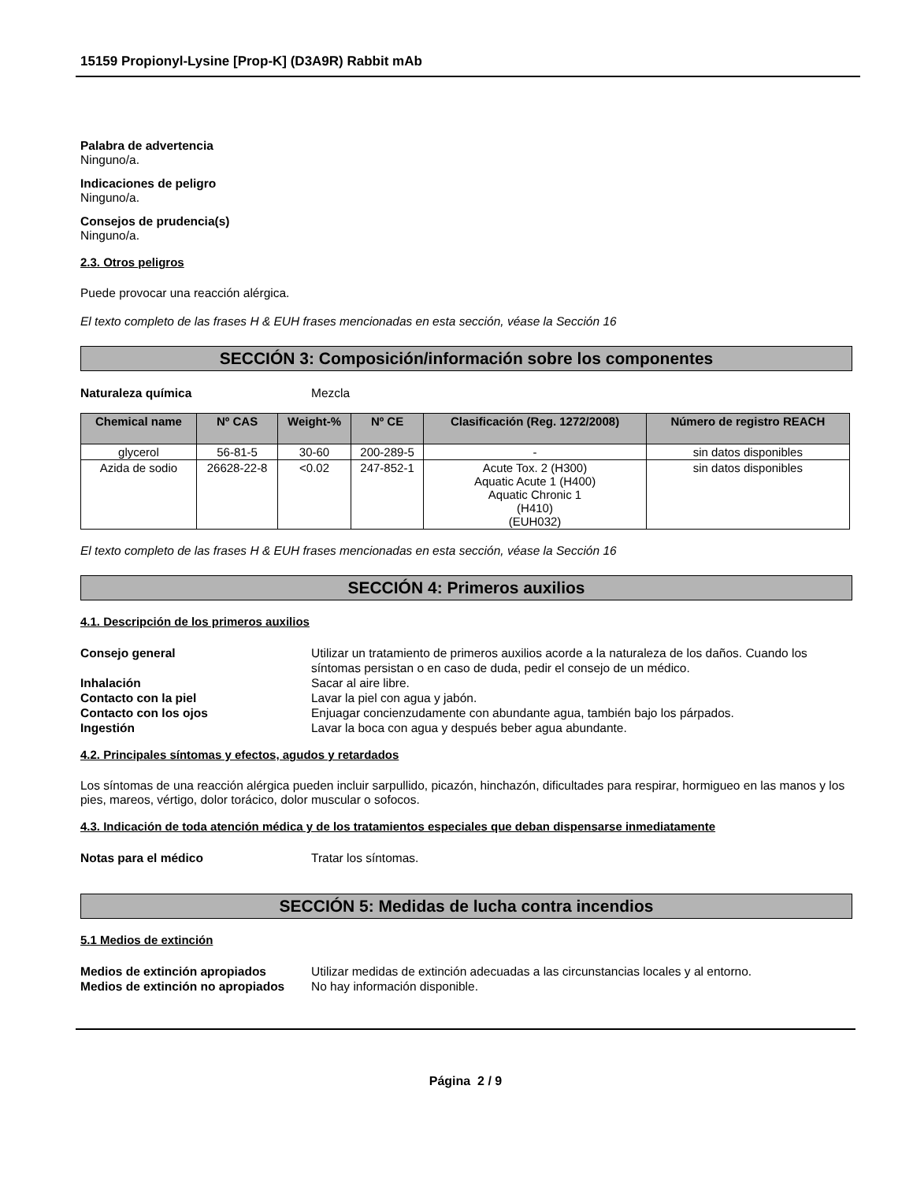15159 Propionyl-Lysine [Prop-K] (D3A9R) Rabbit mAb
Palabra de advertencia
Ninguno/a.
Indicaciones de peligro
Ninguno/a.
Consejos de prudencia(s)
Ninguno/a.
2.3. Otros peligros
Puede provocar una reacción alérgica.
El texto completo de las frases H & EUH frases mencionadas en esta sección, véase la Sección 16
SECCIÓN 3: Composición/información sobre los componentes
Naturaleza química Mezcla
| Chemical name | Nº CAS | Weight-% | Nº CE | Clasificación (Reg. 1272/2008) | Número de registro REACH |
| --- | --- | --- | --- | --- | --- |
| glycerol | 56-81-5 | 30-60 | 200-289-5 | - | sin datos disponibles |
| Azida de sodio | 26628-22-8 | <0.02 | 247-852-1 | Acute Tox. 2 (H300) Aquatic Acute 1 (H400) Aquatic Chronic 1 (H410) (EUH032) | sin datos disponibles |
El texto completo de las frases H & EUH frases mencionadas en esta sección, véase la Sección 16
SECCIÓN 4: Primeros auxilios
4.1. Descripción de los primeros auxilios
Consejo general Utilizar un tratamiento de primeros auxilios acorde a la naturaleza de los daños. Cuando los síntomas persistan o en caso de duda, pedir el consejo de un médico.
Inhalación Sacar al aire libre.
Contacto con la piel Lavar la piel con agua y jabón.
Contacto con los ojos Enjuagar concienzudamente con abundante agua, también bajo los párpados.
Ingestión Lavar la boca con agua y después beber agua abundante.
4.2. Principales síntomas y efectos, agudos y retardados
Los síntomas de una reacción alérgica pueden incluir sarpullido, picazón, hinchazón, dificultades para respirar, hormigueo en las manos y los pies, mareos, vértigo, dolor torácico, dolor muscular o sofocos.
4.3. Indicación de toda atención médica y de los tratamientos especiales que deban dispensarse inmediatamente
Notas para el médico Tratar los síntomas.
SECCIÓN 5: Medidas de lucha contra incendios
5.1 Medios de extinción
Medios de extinción apropiados Utilizar medidas de extinción adecuadas a las circunstancias locales y al entorno.
Medios de extinción no apropiados No hay información disponible.
Página 2 / 9